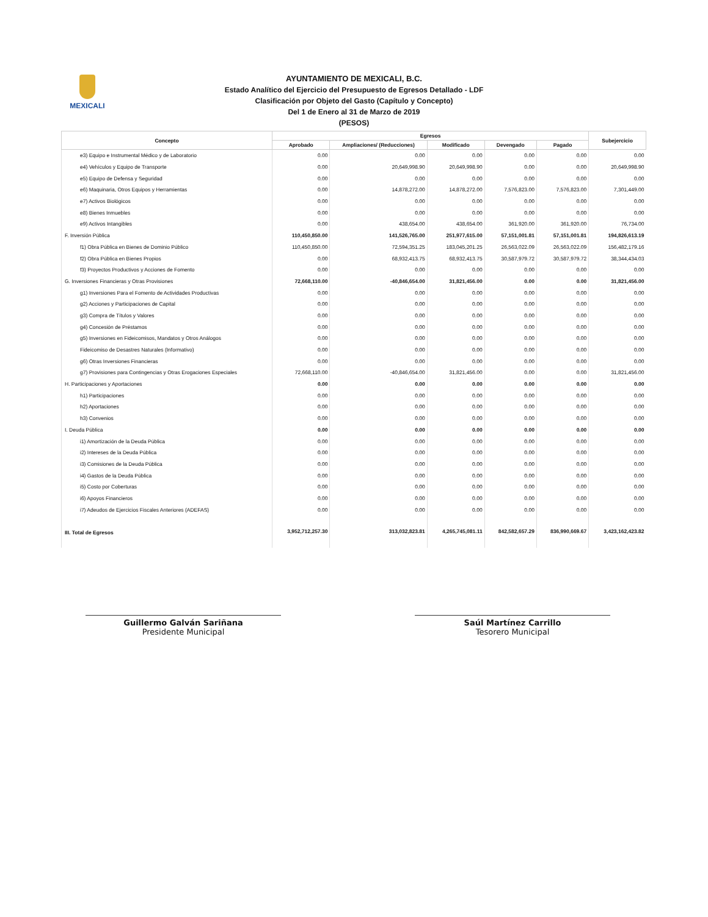MEXICALI
AYUNTAMIENTO DE MEXICALI, B.C.
Estado Analítico del Ejercicio del Presupuesto de Egresos Detallado - LDF
Clasificación por Objeto del Gasto (Capítulo y Concepto)
Del 1 de Enero al 31 de Marzo de 2019
(PESOS)
| Concepto | Egresos | | | | | Subejercicio |
| --- | --- | --- | --- | --- | --- | --- |
| | Aprobado | Ampliaciones/ (Reducciones) | Modificado | Devengado | Pagado | |
| e3) Equipo e Instrumental Médico y de Laboratorio | 0.00 | 0.00 | 0.00 | 0.00 | 0.00 | 0.00 |
| e4) Vehículos y Equipo de Transporte | 0.00 | 20,649,998.90 | 20,649,998.90 | 0.00 | 0.00 | 20,649,998.90 |
| e5) Equipo de Defensa y Seguridad | 0.00 | 0.00 | 0.00 | 0.00 | 0.00 | 0.00 |
| e6) Maquinaria, Otros Equipos y Herramientas | 0.00 | 14,878,272.00 | 14,878,272.00 | 7,576,823.00 | 7,576,823.00 | 7,301,449.00 |
| e7) Activos Biológicos | 0.00 | 0.00 | 0.00 | 0.00 | 0.00 | 0.00 |
| e8) Bienes Inmuebles | 0.00 | 0.00 | 0.00 | 0.00 | 0.00 | 0.00 |
| e9) Activos Intangibles | 0.00 | 438,654.00 | 438,654.00 | 361,920.00 | 361,920.00 | 76,734.00 |
| F. Inversión Pública | 110,450,850.00 | 141,526,765.00 | 251,977,615.00 | 57,151,001.81 | 57,151,001.81 | 194,826,613.19 |
| f1) Obra Pública en Bienes de Dominio Público | 110,450,850.00 | 72,594,351.25 | 183,045,201.25 | 26,563,022.09 | 26,563,022.09 | 156,482,179.16 |
| f2) Obra Pública en Bienes Propios | 0.00 | 68,932,413.75 | 68,932,413.75 | 30,587,979.72 | 30,587,979.72 | 38,344,434.03 |
| f3) Proyectos Productivos y Acciones de Fomento | 0.00 | 0.00 | 0.00 | 0.00 | 0.00 | 0.00 |
| G. Inversiones Financieras y Otras Provisiones | 72,668,110.00 | -40,846,654.00 | 31,821,456.00 | 0.00 | 0.00 | 31,821,456.00 |
| g1) Inversiones Para el Fomento de Actividades Productivas | 0.00 | 0.00 | 0.00 | 0.00 | 0.00 | 0.00 |
| g2) Acciones y Participaciones de Capital | 0.00 | 0.00 | 0.00 | 0.00 | 0.00 | 0.00 |
| g3) Compra de Títulos y Valores | 0.00 | 0.00 | 0.00 | 0.00 | 0.00 | 0.00 |
| g4) Concesión de Préstamos | 0.00 | 0.00 | 0.00 | 0.00 | 0.00 | 0.00 |
| g5) Inversiones en Fideicomisos, Mandatos y Otros Análogos | 0.00 | 0.00 | 0.00 | 0.00 | 0.00 | 0.00 |
| Fideicomiso de Desastres Naturales (Informativo) | 0.00 | 0.00 | 0.00 | 0.00 | 0.00 | 0.00 |
| g6) Otras Inversiones Financieras | 0.00 | 0.00 | 0.00 | 0.00 | 0.00 | 0.00 |
| g7) Provisiones para Contingencias y Otras Erogaciones Especiales | 72,668,110.00 | -40,846,654.00 | 31,821,456.00 | 0.00 | 0.00 | 31,821,456.00 |
| H. Participaciones y Aportaciones | 0.00 | 0.00 | 0.00 | 0.00 | 0.00 | 0.00 |
| h1) Participaciones | 0.00 | 0.00 | 0.00 | 0.00 | 0.00 | 0.00 |
| h2) Aportaciones | 0.00 | 0.00 | 0.00 | 0.00 | 0.00 | 0.00 |
| h3) Convenios | 0.00 | 0.00 | 0.00 | 0.00 | 0.00 | 0.00 |
| I. Deuda Pública | 0.00 | 0.00 | 0.00 | 0.00 | 0.00 | 0.00 |
| i1) Amortización de la Deuda Pública | 0.00 | 0.00 | 0.00 | 0.00 | 0.00 | 0.00 |
| i2) Intereses de la Deuda Pública | 0.00 | 0.00 | 0.00 | 0.00 | 0.00 | 0.00 |
| i3) Comisiones de la Deuda Pública | 0.00 | 0.00 | 0.00 | 0.00 | 0.00 | 0.00 |
| i4) Gastos de la Deuda Pública | 0.00 | 0.00 | 0.00 | 0.00 | 0.00 | 0.00 |
| i5) Costo por Coberturas | 0.00 | 0.00 | 0.00 | 0.00 | 0.00 | 0.00 |
| i6) Apoyos Financieros | 0.00 | 0.00 | 0.00 | 0.00 | 0.00 | 0.00 |
| i7) Adeudos de Ejercicios Fiscales Anteriores (ADEFAS) | 0.00 | 0.00 | 0.00 | 0.00 | 0.00 | 0.00 |
| III. Total de Egresos | 3,952,712,257.30 | 313,032,823.81 | 4,265,745,081.11 | 842,582,657.29 | 836,990,669.67 | 3,423,162,423.82 |
Guillermo Galván Sariñana
Presidente Municipal
Saúl Martínez Carrillo
Tesorero Municipal